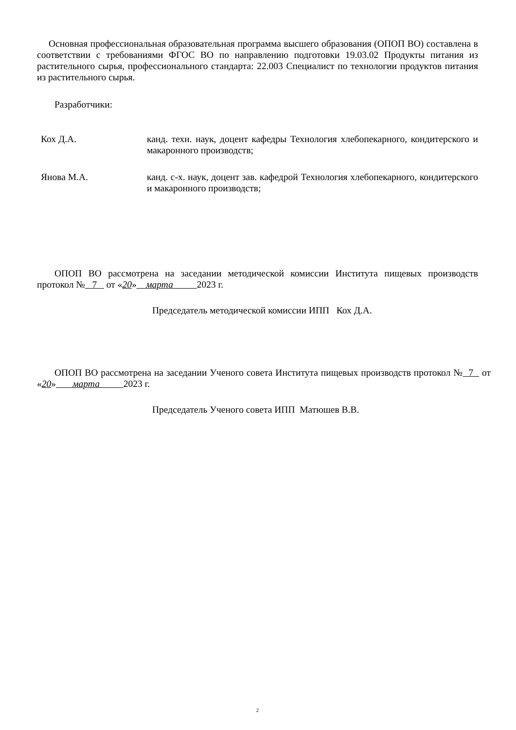Основная профессиональная образовательная программа высшего образования (ОПОП ВО) составлена в соответствии с требованиями ФГОС ВО по направлению подготовки 19.03.02 Продукты питания из растительного сырья, профессионального стандарта: 22.003 Специалист по технологии продуктов питания из растительного сырья.
Разработчики:
Кох Д.А. канд. техн. наук, доцент кафедры Технология хлебопекарного, кондитерского и макаронного производств;
Янова М.А. канд. с-х. наук, доцент зав. кафедрой Технология хлебопекарного, кондитерского и макаронного производств;
ОПОП ВО рассмотрена на заседании методической комиссии Института пищевых производств протокол № 7 от «20» марта 2023 г.
Председатель методической комиссии ИПП Кох Д.А.
ОПОП ВО рассмотрена на заседании Ученого совета Института пищевых производств протокол № 7 от «20» марта 2023 г.
Председатель Ученого совета ИПП Матюшев В.В.
2